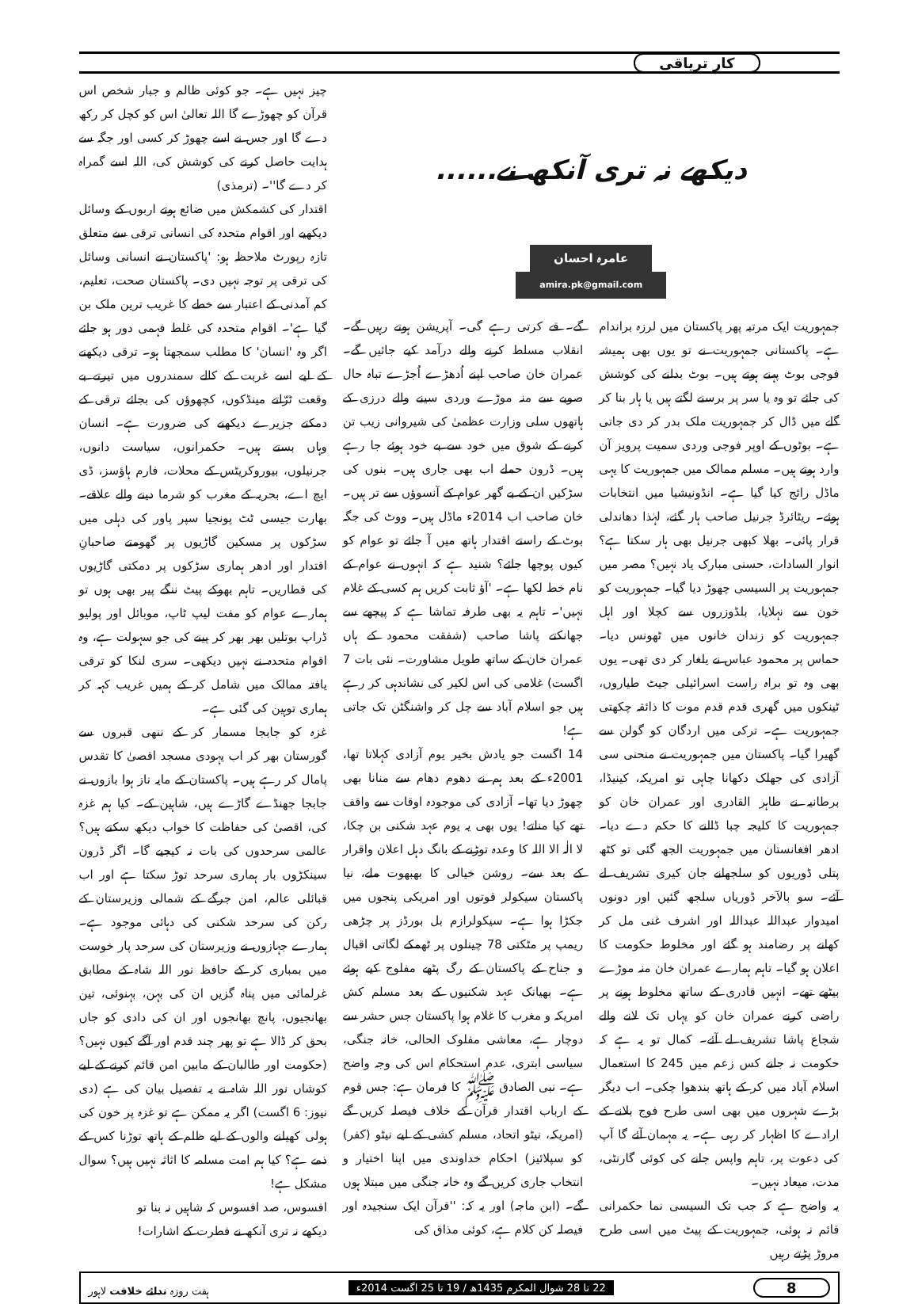کارِ ترياقی
دیکھے نہ تری آنکھ نے......
عامرہ احسان
amira.pk@gmail.com
جمہوریت ایک مرتبہ پھر پاکستان میں لرزہ براندام ہے۔ پاکستانی جمہوریت نے تو یوں بھی ہمیشہ فوجی بوٹ پہنے ہوتے ہیں۔ بوٹ بدلنے کی کوشش کی جائے تو وہ یا سر پر برسنے لگتے ہیں یا ہار بنا کر گلے میں ڈال کر جمہوریت ملک بدر کر دی جاتی ہے۔ بوٹوں کے اوپر فوجی وردی سمیت پرویز آن وارد ہوتے ہیں۔ مسلم ممالک میں جمہوریت کا یہی ماڈل رائج کیا گیا ہے۔ انڈونیشیا میں انتخابات ہوئے۔ ریٹائرڈ جرنیل صاحب ہار گئے، لہٰذا دھاندلی قرار پائی۔ بھلا کبھی جرنیل بھی ہار سکتا ہے؟ انوار السادات، حسنی مبارک یاد نہیں؟ مصر میں جمہوریت پر السیسی چھوڑ دیا گیا۔ جمہوریت کو خون سے نہلایا، بلڈوزروں سے کچلا اور اہل جمہوریت کو زندان خانوں میں ٹھونس دیا۔ حماس پر محمود عباس نے یلغار کر دی تھی۔ یوں بھی وہ تو براہ راست اسرائیلی جیٹ طیاروں، ٹینکوں میں گھری قدم قدم موت کا ذائقہ چکھتی جمہوریت ہے۔ ترکی میں اردگان کو گولن سے گھیرا گیا۔ پاکستان میں جمہوریت نے منحنی سی آزادی کی جھلک دکھانا چاہی تو امریکہ، کینیڈا، برطانیہ نے طاہر القادری اور عمران خان کو جمہوریت کا کلیجہ چبا ڈالنے کا حکم دے دیا۔ ادھر افغانستان میں جمہوریت الجھ گئی تو کٹھ پتلی ڈوریوں کو سلجھانے جان کیری تشریف لے آئے۔ سو بالآخر ڈوریاں سلجھ گئیں اور دونوں امیدوار عبداللہ عبداللہ اور اشرف غنی مل کر کھانے پر رضامند ہو گئے اور مخلوط حکومت کا اعلان ہو گیا۔ تاہم ہمارے عمران خان منہ موڑے بیٹھے تھے۔ انہیں قادری کے ساتھ مخلوط ہونے پر راضی کرنے عمران خان کو یہاں تک لانے والے شجاع پاشا تشریف لے آئے۔ کمال تو یہ ہے کہ حکومت نہ جانے کس زعم میں 245 کا استعمال اسلام آباد میں کر کے ہاتھ بندھوا چکی۔ اب دیگر بڑے شہروں میں بھی اسی طرح فوج بلانے کے ارادے کا اظہار کر رہی ہے۔ یہ مہمان آئے گا آپ کی دعوت پر، تاہم واپس جانے کی کوئی گارنٹی، مدت، میعاد نہیں۔
یہ واضح ہے کہ جب تک السیسی نما حکمرانی قائم نہ ہوئی، جمہوریت کے پیٹ میں اسی طرح مروڑ پڑتے رہیں
گے۔ قے کرتی رہے گی۔ آپریشن ہوتے رہیں گے۔ انقلاب مسلط کرنے والے درآمد کیے جائیں گے۔ عمران خان صاحب اپنے اُدھڑے اُجڑے تباہ حال صوبے سے منہ موڑے وردی سینے والے درزی کے ہاتھوں سلی وزارت عظمیٰ کی شیروانی زیب تن کرنے کے شوق میں خود سے بے خود ہوئے جا رہے ہیں۔ ڈرون حملے اب بھی جاری ہیں۔ بنوں کی سڑکیں ان کے بے گھر عوام کے آنسوؤں سے تر ہیں۔ خان صاحب اب 2014ء ماڈل ہیں۔ ووٹ کی جگہ بوٹ کے راستے اقتدار ہاتھ میں آ جائے تو عوام کو کیوں پوچھا جائے؟ شنید ہے کہ انہوں نے عوام کے نام خط لکھا ہے۔ 'آؤ ثابت کریں ہم کسی کے غلام نہیں'۔ تاہم یہ بھی طرفہ تماشا ہے کہ پیچھے سے جھانکتے پاشا صاحب (شفقت محمود کے ہاں عمران خان کے ساتھ طویل مشاورت۔ نئی بات 7 اگست) غلامی کی اس لکیر کی نشاندہی کر رہے ہیں جو اسلام آباد سے چل کر واشنگٹن تک جاتی ہے!
14 اگست جو یادش بخیر یوم آزادی کہلاتا تھا، 2001ء کے بعد ہم نے دھوم دھام سے منانا بھی چھوڑ دیا تھا۔ آزادی کی موجودہ اوقات سے واقف تھے کیا مناتے! یوں بھی یہ یوم عہد شکنی بن چکا، لا الٰہ الا اللہ کا وعدہ توڑنے کے بانگ دہل اعلان واقرار کے بعد سے۔ روشن خیالی کا بھبھوت ملے، نیا پاکستان سیکولر قوتوں اور امریکی پنجوں میں جکڑا ہوا ہے۔ سیکولرازم بل بورڈز پر چڑھی ریمپ پر مٹکتی 78 چینلوں پر ٹھمکے لگاتی اقبال و جناح کے پاکستان کے رگ پٹھے مفلوج کیے ہوئے ہے۔ بھیانک عہد شکنیوں کے بعد مسلم کش امریکہ و مغرب کا غلام ہوا پاکستان جس حشر سے دوچار ہے، معاشی مفلوک الحالی، خانہ جنگی، سیاسی ابتری، عدم استحکام اس کی وجہ واضح ہے۔ نبی الصادق ﷺ کا فرمان ہے: جس قوم کے ارباب اقتدار قرآن کے خلاف فیصلہ کریں گے (امریکہ، نیٹو اتحاد، مسلم کشی کے لیے نیٹو (کفر) کو سپلائیز) احکام خداوندی میں اپنا اختیار و انتخاب جاری کریں گے وہ خانہ جنگی میں مبتلا ہوں گے۔ (ابن ماجہ) اور یہ کہ: ''قرآن ایک سنجیدہ اور فیصلہ کن کلام ہے، کوئی مذاق کی
چیز نہیں ہے۔ جو کوئی ظالم و جبار شخص اس قرآن کو چھوڑے گا اللہ تعالیٰ اس کو کچل کر رکھ دے گا اور جس نے اسے چھوڑ کر کسی اور جگہ سے ہدایت حاصل کرنے کی کوشش کی، اللہ اسے گمراہ کر دے گا''۔ (ترمذی)
اقتدار کی کشمکش میں ضائع ہوتے اربوں کے وسائل دیکھیے اور اقوام متحدہ کی انسانی ترقی سے متعلق تازہ رپورٹ ملاحظہ ہو: 'پاکستان نے انسانی وسائل کی ترقی پر توجہ نہیں دی۔ پاکستان صحت، تعلیم، کم آمدنی کے اعتبار سے خطے کا غریب ترین ملک بن گیا ہے'۔ اقوام متحدہ کی غلط فہمی دور ہو جائے اگر وہ 'انسان' کا مطلب سمجھتا ہو۔ ترقی دیکھنے کے لیے اسے غربت کے کالے سمندروں میں تیرتے بے وقعت ٹرّاتے مینڈکوں، کچھوؤں کی بجائے ترقی کے دمکتے جزیرے دیکھنے کی ضرورت ہے۔ انسان وہاں بستے ہیں۔ حکمرانوں، سیاست دانوں، جرنیلوں، بیوروکریٹس کے محلات، فارم ہاؤسز، ڈی ایچ اے، بحریہ کے مغرب کو شرما دینے والے علاقے۔ بھارت جیسی ٹٹ پونجیا سپر پاور کی دہلی میں سڑکوں پر مسکین گاڑیوں پر گھومتے صاحبانِ اقتدار اور ادھر ہماری سڑکوں پر دمکتی گاڑیوں کی قطاریں۔ تاہم بھوکے پیٹ ننگے پیر بھی ہوں تو ہمارے عوام کو مفت لیپ ٹاپ، موبائل اور پولیو ڈراپ بوتلیں بھر بھر کر پینے کی جو سہولت ہے، وہ اقوام متحدہ نے نہیں دیکھی۔ سری لنکا کو ترقی یافتہ ممالک میں شامل کر کے ہمیں غریب کہہ کر ہماری توہین کی گئی ہے۔
غزہ کو جابجا مسمار کر کے ننھی قبروں سے گورستان بھر کر اب یہودی مسجد اقصیٰ کا تقدس پامال کر رہے ہیں۔ پاکستان کے مایہ ناز ہوا بازوں نے جابجا جھنڈے گاڑے ہیں، شاہین کے۔ کیا ہم غزہ کی، اقصیٰ کی حفاظت کا خواب دیکھ سکتے ہیں؟ عالمی سرحدوں کی بات نہ کیجیے گا۔ اگر ڈرون سینکڑوں بار ہماری سرحد توڑ سکتا ہے اور اب قبائلی عالم، امن جرگے کے شمالی وزیرستان کے رکن کی سرحد شکنی کی دہائی موجود ہے۔ ہمارے جہازوں نے وزیرستان کی سرحد پار خوست میں بمباری کر کے حافظ نور اللہ شاہ کے مطابق غرلمائی میں پناہ گزیں ان کی بہن، بہنوئی، تین بھانجیوں، پانچ بھانجوں اور ان کی دادی کو جاں بحق کر ڈالا ہے تو پھر چند قدم اور آگے کیوں نہیں؟ (حکومت اور طالبان کے مابین امن قائم کرنے کے لیے کوشاں نور اللہ شاہ نے یہ تفصیل بیان کی ہے (دی نیوز: 6 اگست) اگر یہ ممکن ہے تو غزہ پر خون کی ہولی کھیلنے والوں کے لیے ظلم کے ہاتھ توڑنا کس کے ذمے ہے؟ کیا ہم امت مسلمہ کا اثاثہ نہیں ہیں؟ سوال مشکل ہے!
افسوس، صد افسوس کہ شاہیں نہ بنا تو
دیکھے نہ تری آنکھ نے فطرت کے اشارات!
8 22 تا 28 شوال المکرم 1435ھ / 19 تا 25 اگست 2014ء ہفت روزہ ندائے خلافت لاہور